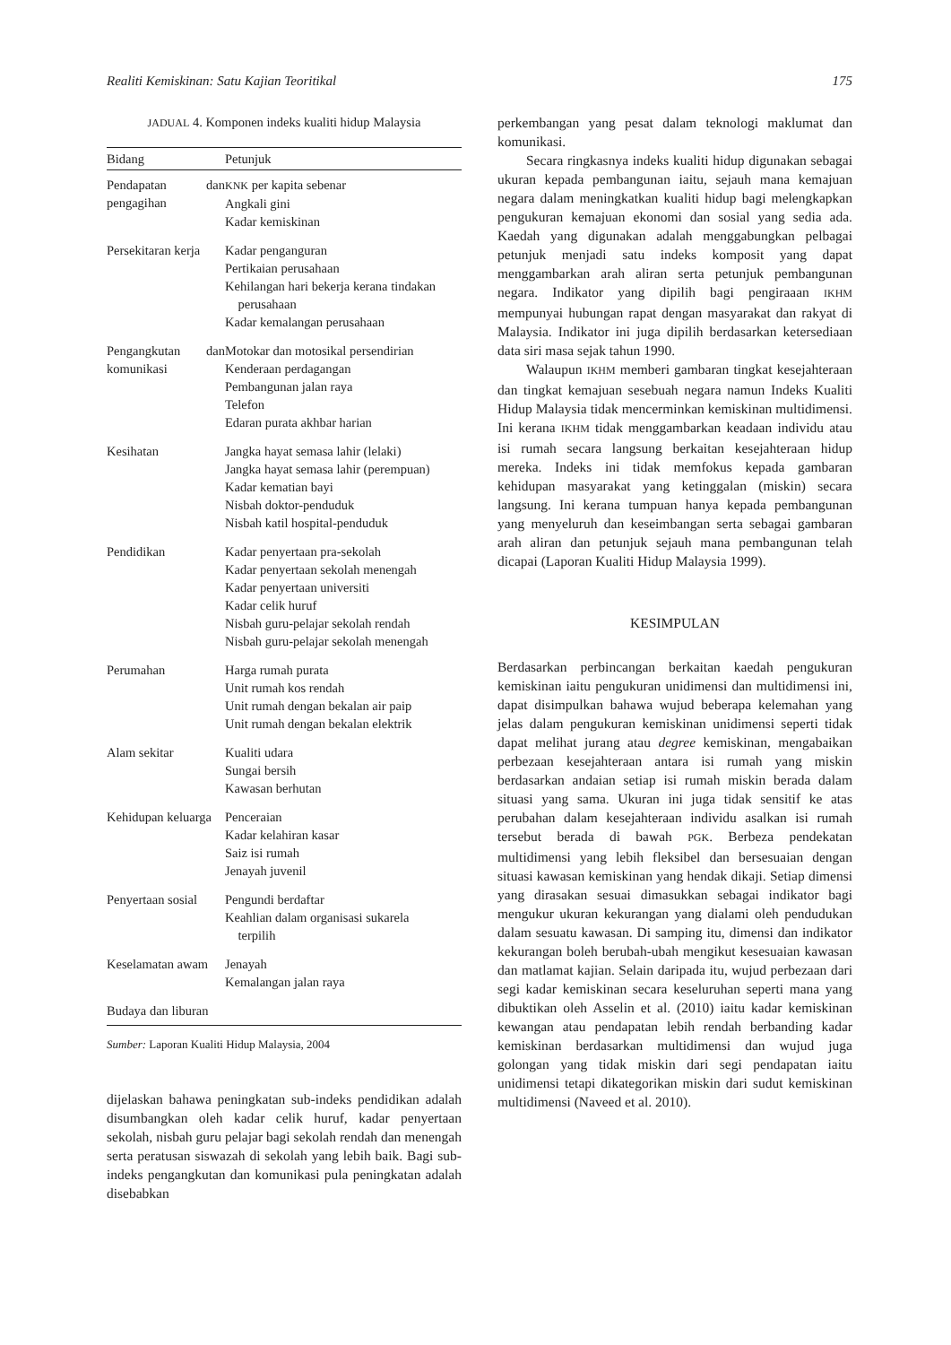Realiti Kemiskinan: Satu Kajian Teoritikal 175
JADUAL 4. Komponen indeks kualiti hidup Malaysia
| Bidang | Petunjuk |
| --- | --- |
| Pendapatan dan pengagihan | KNK per kapita sebenar Angkali gini Kadar kemiskinan |
| Persekitaran kerja | Kadar penganguran Pertikaian perusahaan Kehilangan hari bekerja kerana tindakan perusahaan Kadar kemalangan perusahaan |
| Pengangkutan dan komunikasi | Motokar dan motosikal persendirian Kenderaan perdagangan Pembangunan jalan raya Telefon Edaran purata akhbar harian |
| Kesihatan | Jangka hayat semasa lahir (lelaki) Jangka hayat semasa lahir (perempuan) Kadar kematian bayi Nisbah doktor-penduduk Nisbah katil hospital-penduduk |
| Pendidikan | Kadar penyertaan pra-sekolah Kadar penyertaan sekolah menengah Kadar penyertaan universiti Kadar celik huruf Nisbah guru-pelajar sekolah rendah Nisbah guru-pelajar sekolah menengah |
| Perumahan | Harga rumah purata Unit rumah kos rendah Unit rumah dengan bekalan air paip Unit rumah dengan bekalan elektrik |
| Alam sekitar | Kualiti udara Sungai bersih Kawasan berhutan |
| Kehidupan keluarga | Penceraian Kadar kelahiran kasar Saiz isi rumah Jenayah juvenil |
| Penyertaan sosial | Pengundi berdaftar Keahlian dalam organisasi sukarela terpilih |
| Keselamatan awam | Jenayah Kemalangan jalan raya |
| Budaya dan liburan | |
Sumber: Laporan Kualiti Hidup Malaysia, 2004
dijelaskan bahawa peningkatan sub-indeks pendidikan adalah disumbangkan oleh kadar celik huruf, kadar penyertaan sekolah, nisbah guru pelajar bagi sekolah rendah dan menengah serta peratusan siswazah di sekolah yang lebih baik. Bagi sub-indeks pengangkutan dan komunikasi pula peningkatan adalah disebabkan
perkembangan yang pesat dalam teknologi maklumat dan komunikasi.
Secara ringkasnya indeks kualiti hidup digunakan sebagai ukuran kepada pembangunan iaitu, sejauh mana kemajuan negara dalam meningkatkan kualiti hidup bagi melengkapkan pengukuran kemajuan ekonomi dan sosial yang sedia ada. Kaedah yang digunakan adalah menggabungkan pelbagai petunjuk menjadi satu indeks komposit yang dapat menggambarkan arah aliran serta petunjuk pembangunan negara. Indikator yang dipilih bagi pengiraaan IKHM mempunyai hubungan rapat dengan masyarakat dan rakyat di Malaysia. Indikator ini juga dipilih berdasarkan ketersediaan data siri masa sejak tahun 1990.
Walaupun IKHM memberi gambaran tingkat kesejahteraan dan tingkat kemajuan sesebuah negara namun Indeks Kualiti Hidup Malaysia tidak mencerminkan kemiskinan multidimensi. Ini kerana IKHM tidak menggambarkan keadaan individu atau isi rumah secara langsung berkaitan kesejahteraan hidup mereka. Indeks ini tidak memfokus kepada gambaran kehidupan masyarakat yang ketinggalan (miskin) secara langsung. Ini kerana tumpuan hanya kepada pembangunan yang menyeluruh dan keseimbangan serta sebagai gambaran arah aliran dan petunjuk sejauh mana pembangunan telah dicapai (Laporan Kualiti Hidup Malaysia 1999).
KESIMPULAN
Berdasarkan perbincangan berkaitan kaedah pengukuran kemiskinan iaitu pengukuran unidimensi dan multidimensi ini, dapat disimpulkan bahawa wujud beberapa kelemahan yang jelas dalam pengukuran kemiskinan unidimensi seperti tidak dapat melihat jurang atau degree kemiskinan, mengabaikan perbezaan kesejahteraan antara isi rumah yang miskin berdasarkan andaian setiap isi rumah miskin berada dalam situasi yang sama. Ukuran ini juga tidak sensitif ke atas perubahan dalam kesejahteraan individu asalkan isi rumah tersebut berada di bawah PGK. Berbeza pendekatan multidimensi yang lebih fleksibel dan bersesuaian dengan situasi kawasan kemiskinan yang hendak dikaji. Setiap dimensi yang dirasakan sesuai dimasukkan sebagai indikator bagi mengukur ukuran kekurangan yang dialami oleh pendudukan dalam sesuatu kawasan. Di samping itu, dimensi dan indikator kekurangan boleh berubah-ubah mengikut kesesuaian kawasan dan matlamat kajian. Selain daripada itu, wujud perbezaan dari segi kadar kemiskinan secara keseluruhan seperti mana yang dibuktikan oleh Asselin et al. (2010) iaitu kadar kemiskinan kewangan atau pendapatan lebih rendah berbanding kadar kemiskinan berdasarkan multidimensi dan wujud juga golongan yang tidak miskin dari segi pendapatan iaitu unidimensi tetapi dikategorikan miskin dari sudut kemiskinan multidimensi (Naveed et al. 2010).